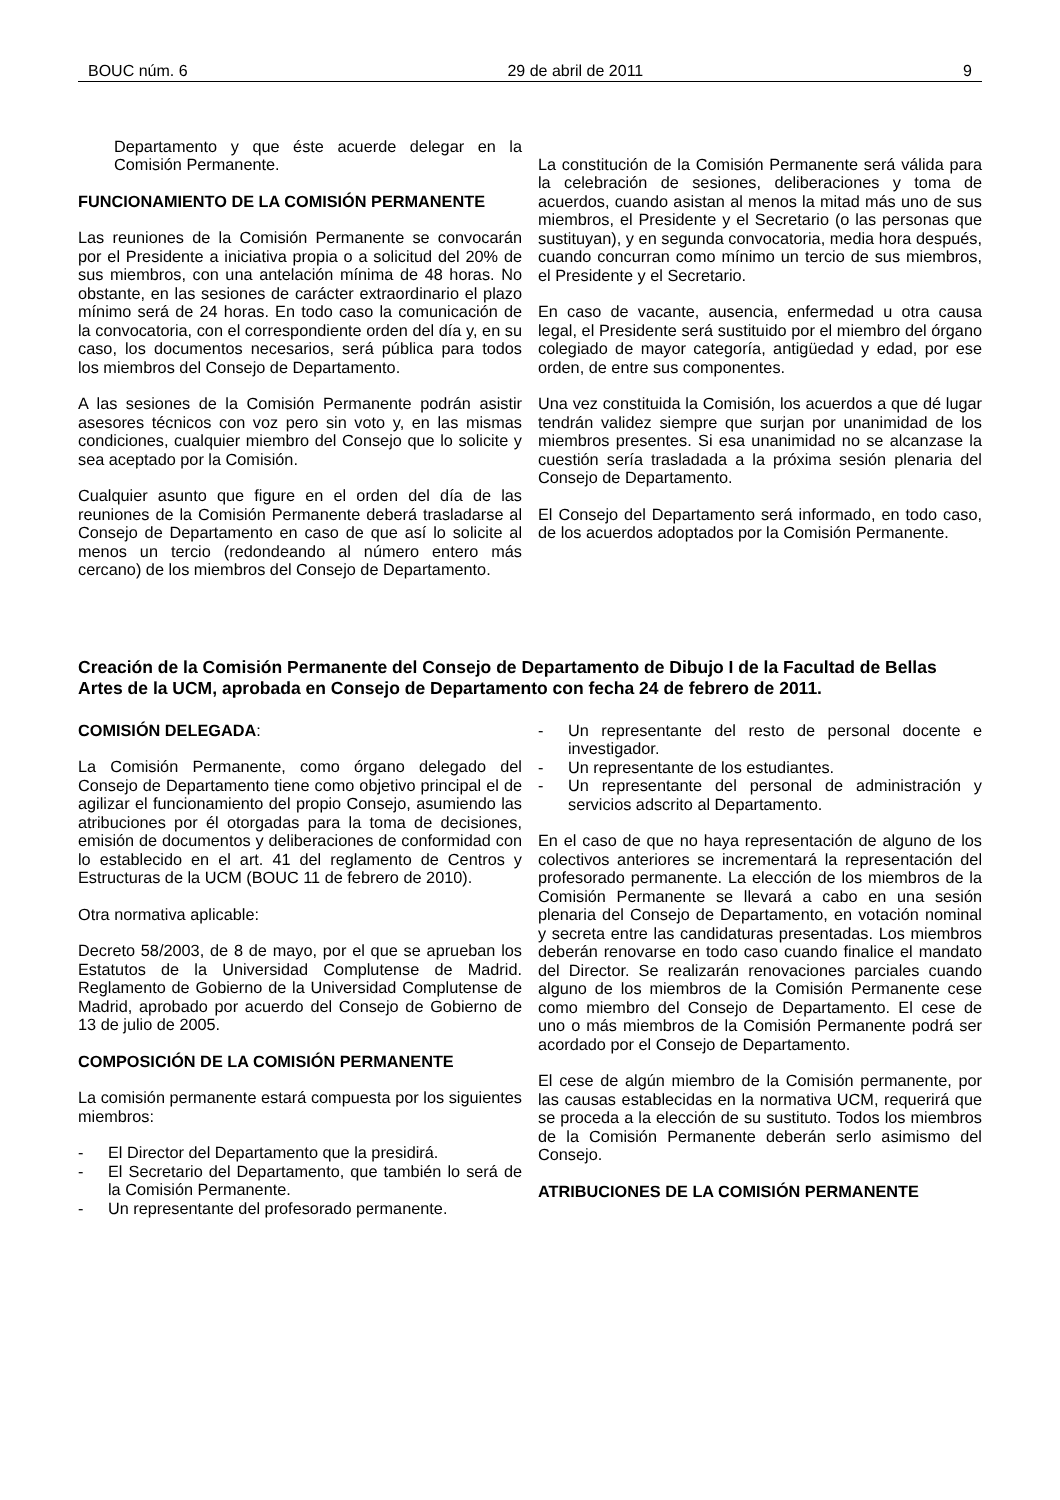BOUC núm. 6 29 de abril de 2011 9
Departamento y que éste acuerde delegar en la Comisión Permanente.
FUNCIONAMIENTO DE LA COMISIÓN PERMANENTE
Las reuniones de la Comisión Permanente se convocarán por el Presidente a iniciativa propia o a solicitud del 20% de sus miembros, con una antelación mínima de 48 horas. No obstante, en las sesiones de carácter extraordinario el plazo mínimo será de 24 horas. En todo caso la comunicación de la convocatoria, con el correspondiente orden del día y, en su caso, los documentos necesarios, será pública para todos los miembros del Consejo de Departamento.
A las sesiones de la Comisión Permanente podrán asistir asesores técnicos con voz pero sin voto y, en las mismas condiciones, cualquier miembro del Consejo que lo solicite y sea aceptado por la Comisión.
Cualquier asunto que figure en el orden del día de las reuniones de la Comisión Permanente deberá trasladarse al Consejo de Departamento en caso de que así lo solicite al menos un tercio (redondeando al número entero más cercano) de los miembros del Consejo de Departamento.
La constitución de la Comisión Permanente será válida para la celebración de sesiones, deliberaciones y toma de acuerdos, cuando asistan al menos la mitad más uno de sus miembros, el Presidente y el Secretario (o las personas que sustituyan), y en segunda convocatoria, media hora después, cuando concurran como mínimo un tercio de sus miembros, el Presidente y el Secretario.
En caso de vacante, ausencia, enfermedad u otra causa legal, el Presidente será sustituido por el miembro del órgano colegiado de mayor categoría, antigüedad y edad, por ese orden, de entre sus componentes.
Una vez constituida la Comisión, los acuerdos a que dé lugar tendrán validez siempre que surjan por unanimidad de los miembros presentes. Si esa unanimidad no se alcanzase la cuestión sería trasladada a la próxima sesión plenaria del Consejo de Departamento.
El Consejo del Departamento será informado, en todo caso, de los acuerdos adoptados por la Comisión Permanente.
Creación de la Comisión Permanente del Consejo de Departamento de Dibujo I de la Facultad de Bellas Artes de la UCM, aprobada en Consejo de Departamento con fecha 24 de febrero de 2011.
COMISIÓN DELEGADA:
La Comisión Permanente, como órgano delegado del Consejo de Departamento tiene como objetivo principal el de agilizar el funcionamiento del propio Consejo, asumiendo las atribuciones por él otorgadas para la toma de decisiones, emisión de documentos y deliberaciones de conformidad con lo establecido en el art. 41 del reglamento de Centros y Estructuras de la UCM (BOUC 11 de febrero de 2010).
Otra normativa aplicable:
Decreto 58/2003, de 8 de mayo, por el que se aprueban los Estatutos de la Universidad Complutense de Madrid. Reglamento de Gobierno de la Universidad Complutense de Madrid, aprobado por acuerdo del Consejo de Gobierno de 13 de julio de 2005.
COMPOSICIÓN DE LA COMISIÓN PERMANENTE
La comisión permanente estará compuesta por los siguientes miembros:
- El Director del Departamento que la presidirá.
- El Secretario del Departamento, que también lo será de la Comisión Permanente.
- Un representante del profesorado permanente.
- Un representante del resto de personal docente e investigador.
- Un representante de los estudiantes.
- Un representante del personal de administración y servicios adscrito al Departamento.
En el caso de que no haya representación de alguno de los colectivos anteriores se incrementará la representación del profesorado permanente. La elección de los miembros de la Comisión Permanente se llevará a cabo en una sesión plenaria del Consejo de Departamento, en votación nominal y secreta entre las candidaturas presentadas. Los miembros deberán renovarse en todo caso cuando finalice el mandato del Director. Se realizarán renovaciones parciales cuando alguno de los miembros de la Comisión Permanente cese como miembro del Consejo de Departamento. El cese de uno o más miembros de la Comisión Permanente podrá ser acordado por el Consejo de Departamento.
El cese de algún miembro de la Comisión permanente, por las causas establecidas en la normativa UCM, requerirá que se proceda a la elección de su sustituto. Todos los miembros de la Comisión Permanente deberán serlo asimismo del Consejo.
ATRIBUCIONES DE LA COMISIÓN PERMANENTE